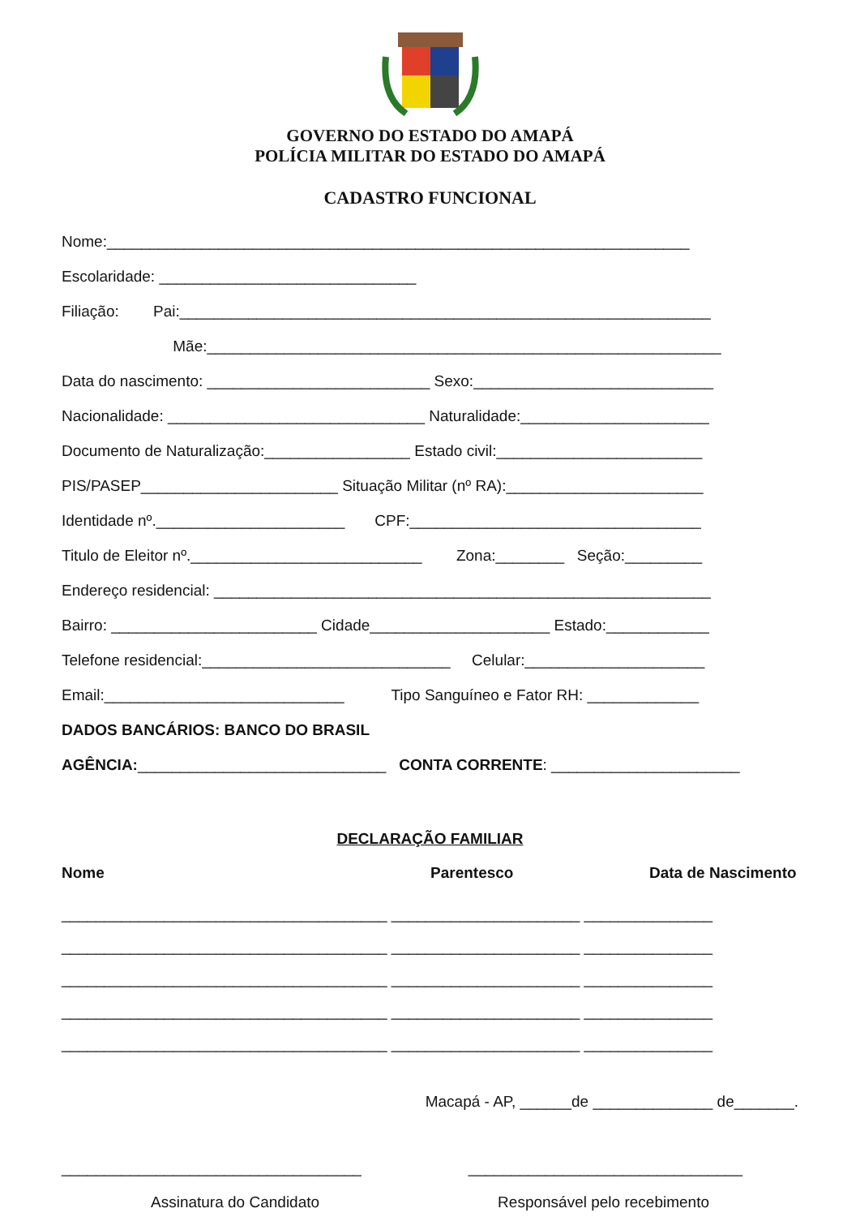GOVERNO DO ESTADO DO AMAPÁ
POLÍCIA MILITAR DO ESTADO DO AMAPÁ
CADASTRO FUNCIONAL
Nome:____________________________________________________________________
Escolaridade: ______________________________
Filiação: Pai:______________________________________________________________
Mãe:____________________________________________________________
Data do nascimento: __________________________ Sexo:____________________________
Nacionalidade: ______________________________ Naturalidade:______________________
Documento de Naturalização:_________________ Estado civil:________________________
PIS/PASEP_______________________ Situação Militar (nº RA):_______________________
Identidade nº.______________________ CPF:__________________________________
Titulo de Eleitor nº.___________________________ Zona:________ Seção:_________
Endereço residencial: __________________________________________________________
Bairro: ________________________ Cidade_____________________ Estado:____________
Telefone residencial:_____________________________ Celular:_____________________
Email:____________________________ Tipo Sanguíneo e Fator RH: _____________
DADOS BANCÁRIOS: BANCO DO BRASIL
AGÊNCIA:_____________________________ CONTA CORRENTE: ______________________
DECLARAÇÃO FAMILIAR
Nome Parentesco Data de Nascimento
______________________________________ ______________________ _______________
______________________________________ ______________________ _______________
______________________________________ ______________________ _______________
______________________________________ ______________________ _______________
______________________________________ ______________________ _______________
Macapá - AP, ______de ______________ de_______.
___________________________________ ________________________________
Assinatura do Candidato Responsável pelo recebimento